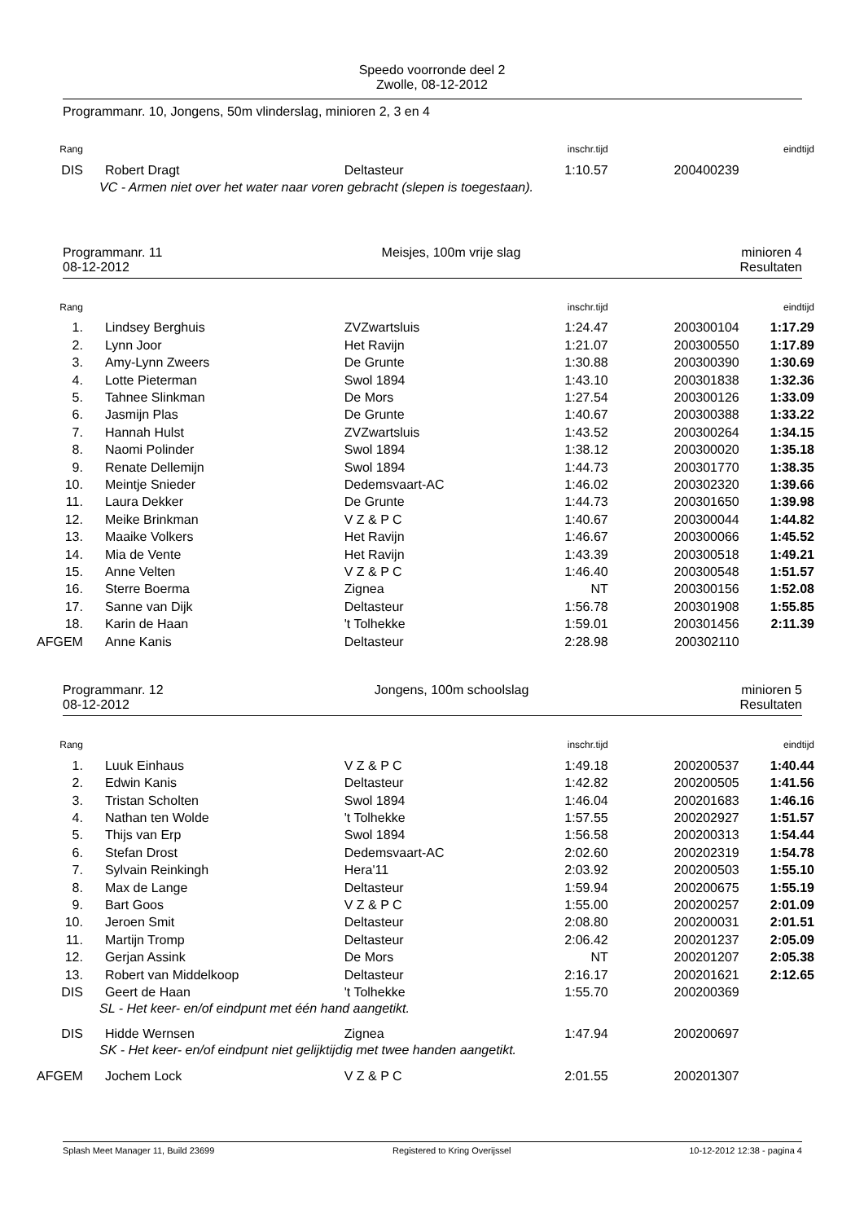Speedo voorronde deel 2
Zwolle, 08-12-2012
Programmanr. 10, Jongens, 50m vlinderslag, minioren 2, 3 en 4
| Rang | | | inschr.tijd | | eindtijd |
| DIS | Robert Dragt | Deltasteur | 1:10.57 | 200400239 | |
| VC - Armen niet over het water naar voren gebracht (slepen is toegestaan). | | | | | |
Programmanr. 11
08-12-2012 Meisjes, 100m vrije slag minioren 4
Resultaten
| Rang | | | inschr.tijd | | eindtijd |
| 1. | Lindsey Berghuis | ZVZwartsluis | 1:24.47 | 200300104 | 1:17.29 |
| 2. | Lynn Joor | Het Ravijn | 1:21.07 | 200300550 | 1:17.89 |
| 3. | Amy-Lynn Zweers | De Grunte | 1:30.88 | 200300390 | 1:30.69 |
| 4. | Lotte Pieterman | Swol 1894 | 1:43.10 | 200301838 | 1:32.36 |
| 5. | Tahnee Slinkman | De Mors | 1:27.54 | 200300126 | 1:33.09 |
| 6. | Jasmijn Plas | De Grunte | 1:40.67 | 200300388 | 1:33.22 |
| 7. | Hannah Hulst | ZVZwartsluis | 1:43.52 | 200300264 | 1:34.15 |
| 8. | Naomi Polinder | Swol 1894 | 1:38.12 | 200300020 | 1:35.18 |
| 9. | Renate Dellemijn | Swol 1894 | 1:44.73 | 200301770 | 1:38.35 |
| 10. | Meintje Snieder | Dedemsvaart-AC | 1:46.02 | 200302320 | 1:39.66 |
| 11. | Laura Dekker | De Grunte | 1:44.73 | 200301650 | 1:39.98 |
| 12. | Meike Brinkman | V Z & P C | 1:40.67 | 200300044 | 1:44.82 |
| 13. | Maaike Volkers | Het Ravijn | 1:46.67 | 200300066 | 1:45.52 |
| 14. | Mia de Vente | Het Ravijn | 1:43.39 | 200300518 | 1:49.21 |
| 15. | Anne Velten | V Z & P C | 1:46.40 | 200300548 | 1:51.57 |
| 16. | Sterre Boerma | Zignea | NT | 200300156 | 1:52.08 |
| 17. | Sanne van Dijk | Deltasteur | 1:56.78 | 200301908 | 1:55.85 |
| 18. | Karin de Haan | 't Tolhekke | 1:59.01 | 200301456 | 2:11.39 |
| AFGEM | Anne Kanis | Deltasteur | 2:28.98 | 200302110 | |
Programmanr. 12
08-12-2012 Jongens, 100m schoolslag minioren 5
Resultaten
| Rang | | | inschr.tijd | | eindtijd |
| 1. | Luuk Einhaus | V Z & P C | 1:49.18 | 200200537 | 1:40.44 |
| 2. | Edwin Kanis | Deltasteur | 1:42.82 | 200200505 | 1:41.56 |
| 3. | Tristan Scholten | Swol 1894 | 1:46.04 | 200201683 | 1:46.16 |
| 4. | Nathan ten Wolde | 't Tolhekke | 1:57.55 | 200202927 | 1:51.57 |
| 5. | Thijs van Erp | Swol 1894 | 1:56.58 | 200200313 | 1:54.44 |
| 6. | Stefan Drost | Dedemsvaart-AC | 2:02.60 | 200202319 | 1:54.78 |
| 7. | Sylvain Reinkingh | Hera'11 | 2:03.92 | 200200503 | 1:55.10 |
| 8. | Max de Lange | Deltasteur | 1:59.94 | 200200675 | 1:55.19 |
| 9. | Bart Goos | V Z & P C | 1:55.00 | 200200257 | 2:01.09 |
| 10. | Jeroen Smit | Deltasteur | 2:08.80 | 200200031 | 2:01.51 |
| 11. | Martijn Tromp | Deltasteur | 2:06.42 | 200201237 | 2:05.09 |
| 12. | Gerjan Assink | De Mors | NT | 200201207 | 2:05.38 |
| 13. | Robert van Middelkoop | Deltasteur | 2:16.17 | 200201621 | 2:12.65 |
| DIS | Geert de Haan | 't Tolhekke | 1:55.70 | 200200369 | |
| SL - Het keer- en/of eindpunt met één hand aangetikt. | | | | | |
| DIS | Hidde Wernsen | Zignea | 1:47.94 | 200200697 | |
| SK - Het keer- en/of eindpunt niet gelijktijdig met twee handen aangetikt. | | | | | |
| AFGEM | Jochem Lock | V Z & P C | 2:01.55 | 200201307 | |
Splash Meet Manager 11, Build 23699 Registered to Kring Overijssel 10-12-2012 12:38 - pagina 4